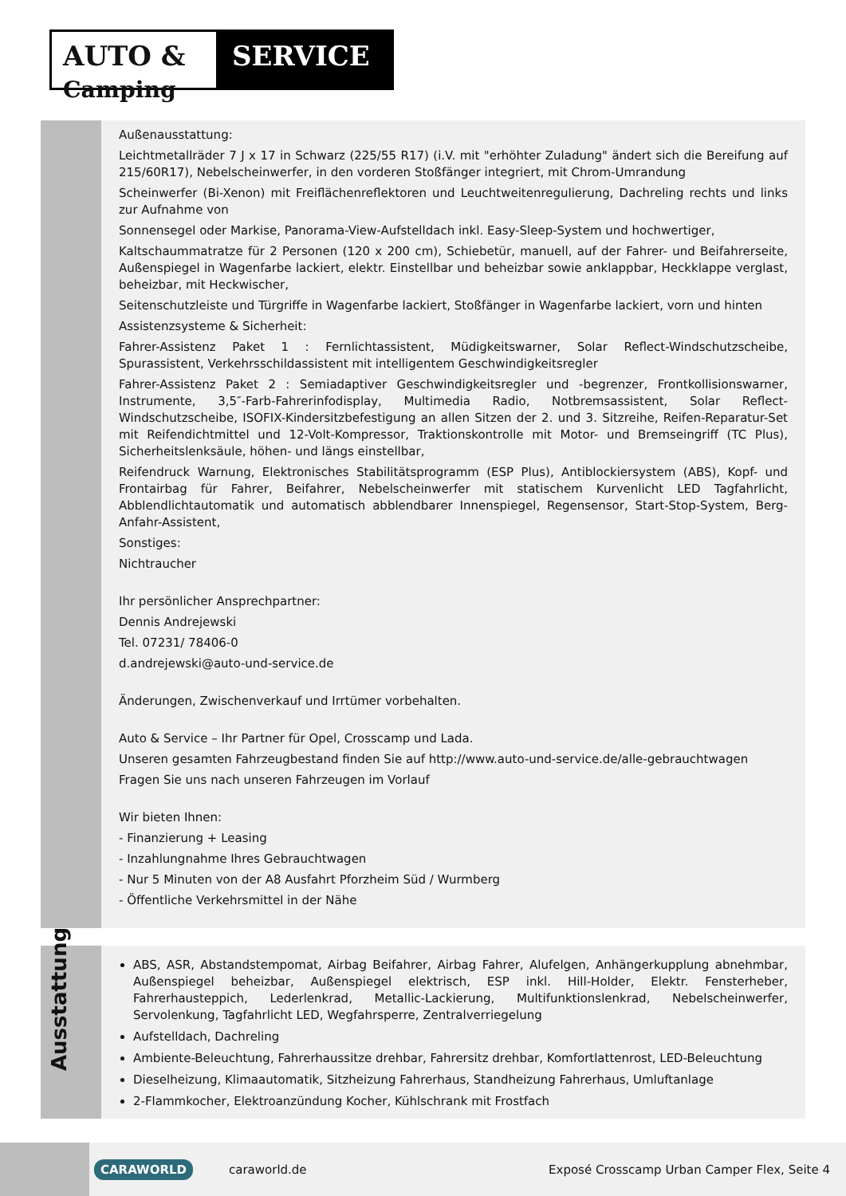AUTO & Camping
SERVICE
Außenausstattung:
Leichtmetallräder 7 J x 17 in Schwarz (225/55 R17) (i.V. mit "erhöhter Zuladung" ändert sich die Bereifung auf 215/60R17), Nebelscheinwerfer, in den vorderen Stoßfänger integriert, mit Chrom-Umrandung
Scheinwerfer (Bi-Xenon) mit Freiflächenreflektoren und Leuchtweitenregulierung, Dachreling rechts und links zur Aufnahme von
Sonnensegel oder Markise, Panorama-View-Aufstelldach inkl. Easy-Sleep-System und hochwertiger,
Kaltschaummatratze für 2 Personen (120 x 200 cm), Schiebetür, manuell, auf der Fahrer- und Beifahrerseite, Außenspiegel in Wagenfarbe lackiert, elektr. Einstellbar und beheizbar sowie anklappbar, Heckklappe verglast, beheizbar, mit Heckwischer,
Seitenschutzleiste und Türgriffe in Wagenfarbe lackiert, Stoßfänger in Wagenfarbe lackiert, vorn und hinten
Assistenzsysteme & Sicherheit:
Fahrer-Assistenz Paket 1 : Fernlichtassistent, Müdigkeitswarner, Solar Reflect-Windschutzscheibe, Spurassistent, Verkehrsschildassistent mit intelligentem Geschwindigkeitsregler
Fahrer-Assistenz Paket 2 : Semiadaptiver Geschwindigkeitsregler und -begrenzer, Frontkollisionswarner, Instrumente, 3,5″-Farb-Fahrerinfodisplay, Multimedia Radio, Notbremsassistent, Solar Reflect-Windschutzscheibe, ISOFIX-Kindersitzbefestigung an allen Sitzen der 2. und 3. Sitzreihe, Reifen-Reparatur-Set mit Reifendichtmittel und 12-Volt-Kompressor, Traktionskontrolle mit Motor- und Bremseingriff (TC Plus), Sicherheitslenksäule, höhen- und längs einstellbar,
Reifendruck Warnung, Elektronisches Stabilitätsprogramm (ESP Plus), Antiblockiersystem (ABS), Kopf- und Frontairbag für Fahrer, Beifahrer, Nebelscheinwerfer mit statischem Kurvenlicht LED Tagfahrlicht, Abblendlichtautomatik und automatisch abblendbarer Innenspiegel, Regensensor, Start-Stop-System, Berg-Anfahr-Assistent,
Sonstiges:
Nichtraucher
Ihr persönlicher Ansprechpartner:
Dennis Andrejewski
Tel. 07231/ 78406-0
d.andrejewski@auto-und-service.de
Änderungen, Zwischenverkauf und Irrtümer vorbehalten.
Auto & Service – Ihr Partner für Opel, Crosscamp und Lada.
Unseren gesamten Fahrzeugbestand finden Sie auf http://www.auto-und-service.de/alle-gebrauchtwagen
Fragen Sie uns nach unseren Fahrzeugen im Vorlauf
Wir bieten Ihnen:
- Finanzierung + Leasing
- Inzahlungnahme Ihres Gebrauchtwagen
- Nur 5 Minuten von der A8 Ausfahrt Pforzheim Süd / Wurmberg
- Öffentliche Verkehrsmittel in der Nähe
Ausstattung
ABS, ASR, Abstandstempomat, Airbag Beifahrer, Airbag Fahrer, Alufelgen, Anhängerkupplung abnehmbar, Außenspiegel beheizbar, Außenspiegel elektrisch, ESP inkl. Hill-Holder, Elektr. Fensterheber, Fahrerhausteppich, Lederlenkrad, Metallic-Lackierung, Multifunktionslenkrad, Nebelscheinwerfer, Servolenkung, Tagfahrlicht LED, Wegfahrsperre, Zentralverriegelung
Aufstelldach, Dachreling
Ambiente-Beleuchtung, Fahrerhaussitze drehbar, Fahrersitz drehbar, Komfortlattenrost, LED-Beleuchtung
Dieselheizung, Klimaautomatik, Sitzheizung Fahrerhaus, Standheizung Fahrerhaus, Umluftanlage
2-Flammkocher, Elektroanzündung Kocher, Kühlschrank mit Frostfach
CARAWORLD caraworld.de Exposé Crosscamp Urban Camper Flex, Seite 4